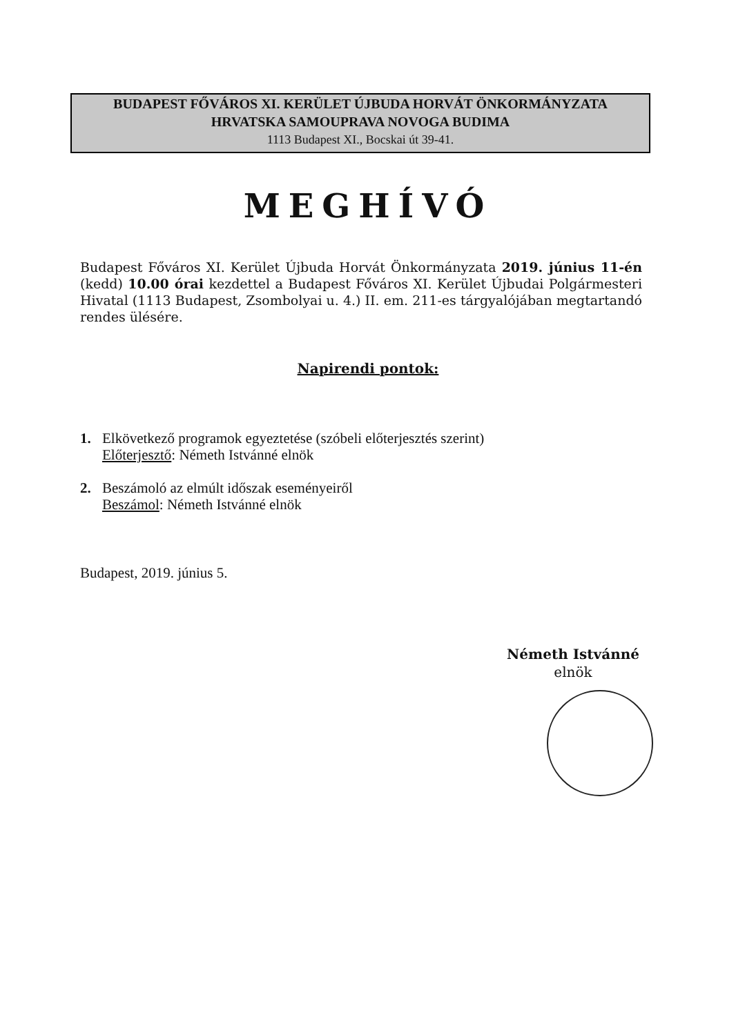BUDAPEST FŐVÁROS XI. KERÜLET ÚJBUDA HORVÁT ÖNKORMÁNYZATA
HRVATSKA SAMOUPRAVA NOVOGA BUDIMA
1113 Budapest XI., Bocskai út 39-41.
MEGHÍVÓ
Budapest Főváros XI. Kerület Újbuda Horvát Önkormányzata 2019. június 11-én (kedd) 10.00 órai kezdettel a Budapest Főváros XI. Kerület Újbudai Polgármesteri Hivatal (1113 Budapest, Zsombolyai u. 4.) II. em. 211-es tárgyalójában megtartandó rendes ülésére.
Napirendi pontok:
1. Elkövetkező programok egyeztetése (szóbeli előterjesztés szerint)
Előterjesztő: Németh Istvánné elnök
2. Beszámoló az elmúlt időszak eseményeiről
Beszámol: Németh Istvánné elnök
Budapest, 2019. június 5.
Németh Istvánné
elnök